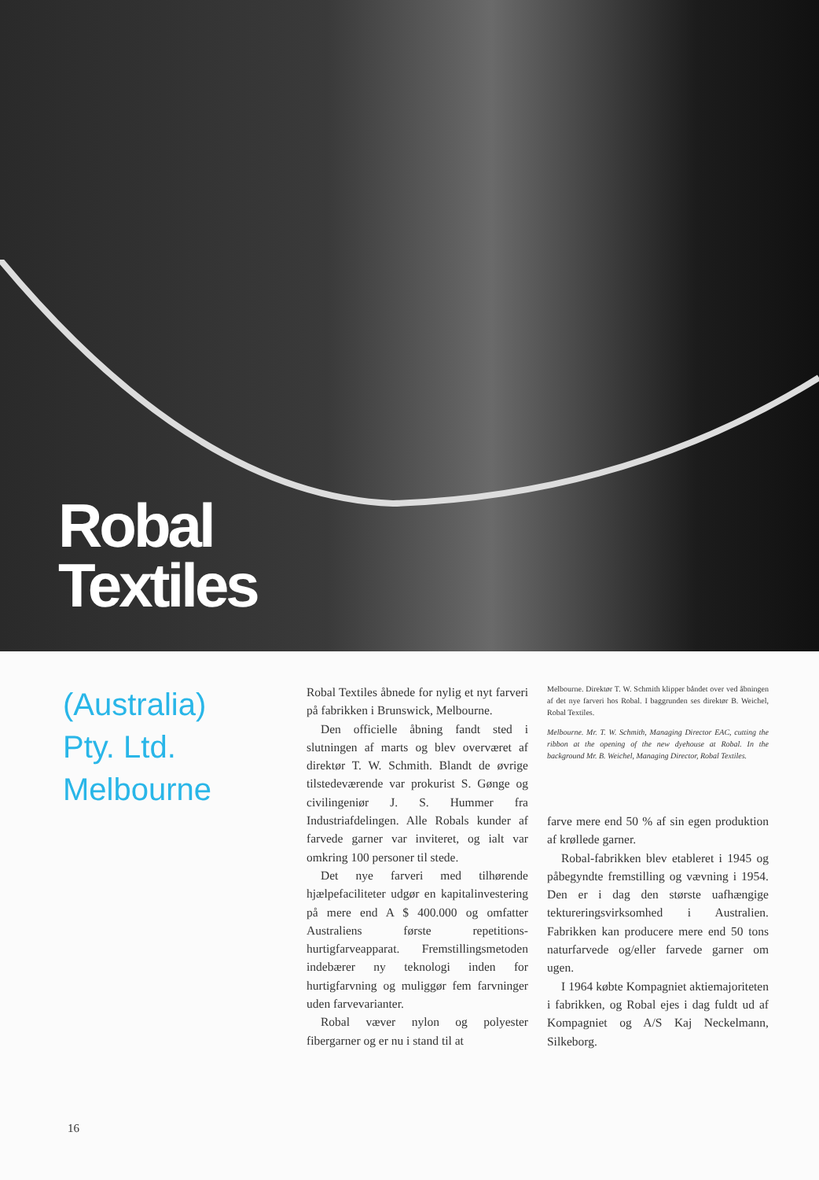Robal
Textiles
(Australia)
Pty. Ltd.
Melbourne
Robal Textiles åbnede for nylig et nyt farveri på fabrikken i Brunswick, Melbourne.
Den officielle åbning fandt sted i slutningen af marts og blev overværet af direktør T. W. Schmith. Blandt de øvrige tilstedeværende var prokurist S. Gønge og civilingeniør J. S. Hummer fra Industriafdelingen. Alle Robals kunder af farvede garner var inviteret, og ialt var omkring 100 personer til stede.
Det nye farveri med tilhørende hjælpefaciliteter udgør en kapitalinvestering på mere end A $ 400.000 og omfatter Australiens første repetitions-hurtigfarveapparat. Fremstillingsmetoden indebærer ny teknologi inden for hurtigfarvning og muliggør fem farvninger uden farvevarianter.
Robal væver nylon og polyester fibergarner og er nu i stand til at
Melbourne. Direktør T. W. Schmith klipper båndet over ved åbningen af det nye farveri hos Robal. I baggrunden ses direktør B. Weichel, Robal Textiles.
Melbourne. Mr. T. W. Schmith, Managing Director EAC, cutting the ribbon at the opening of the new dyehouse at Robal. In the background Mr. B. Weichel, Managing Director, Robal Textiles.
farve mere end 50 % af sin egen produktion af krøllede garner.
Robal-fabrikken blev etableret i 1945 og påbegyndte fremstilling og vævning i 1954. Den er i dag den største uafhængige tektureringsvirksomhed i Australien. Fabrikken kan producere mere end 50 tons naturfarvede og/eller farvede garner om ugen.
I 1964 købte Kompagniet aktiemajoriteten i fabrikken, og Robal ejes i dag fuldt ud af Kompagniet og A/S Kaj Neckelmann, Silkeborg.
16